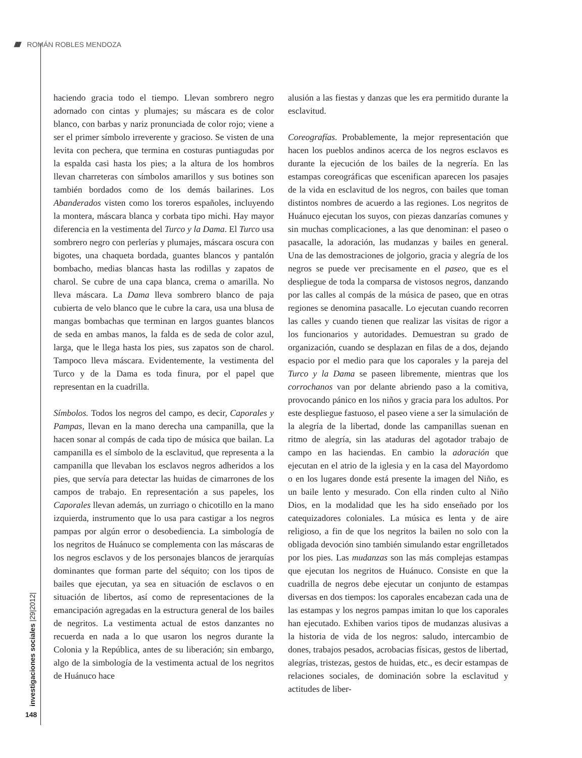////// ROMÁN ROBLES MENDOZA
haciendo gracia todo el tiempo. Llevan sombrero negro adornado con cintas y plumajes; su máscara es de color blanco, con barbas y nariz pronunciada de color rojo; viene a ser el primer símbolo irreverente y gracioso. Se visten de una levita con pechera, que termina en costuras puntiagudas por la espalda casi hasta los pies; a la altura de los hombros llevan charreteras con símbolos amarillos y sus botines son también bordados como de los demás bailarines. Los Abanderados visten como los toreros españoles, incluyendo la montera, máscara blanca y corbata tipo michi. Hay mayor diferencia en la vestimenta del Turco y la Dama. El Turco usa sombrero negro con perlerías y plumajes, máscara oscura con bigotes, una chaqueta bordada, guantes blancos y pantalón bombacho, medias blancas hasta las rodillas y zapatos de charol. Se cubre de una capa blanca, crema o amarilla. No lleva máscara. La Dama lleva sombrero blanco de paja cubierta de velo blanco que le cubre la cara, usa una blusa de mangas bombachas que terminan en largos guantes blancos de seda en ambas manos, la falda es de seda de color azul, larga, que le llega hasta los pies, sus zapatos son de charol. Tampoco lleva máscara. Evidentemente, la vestimenta del Turco y de la Dama es toda finura, por el papel que representan en la cuadrilla.
Símbolos. Todos los negros del campo, es decir, Caporales y Pampas, llevan en la mano derecha una campanilla, que la hacen sonar al compás de cada tipo de música que bailan. La campanilla es el símbolo de la esclavitud, que representa a la campanilla que llevaban los esclavos negros adheridos a los pies, que servía para detectar las huidas de cimarrones de los campos de trabajo. En representación a sus papeles, los Caporales llevan además, un zurriago o chicotillo en la mano izquierda, instrumento que lo usa para castigar a los negros pampas por algún error o desobediencia. La simbología de los negritos de Huánuco se complementa con las máscaras de los negros esclavos y de los personajes blancos de jerarquías dominantes que forman parte del séquito; con los tipos de bailes que ejecutan, ya sea en situación de esclavos o en situación de libertos, así como de representaciones de la emancipación agregadas en la estructura general de los bailes de negritos. La vestimenta actual de estos danzantes no recuerda en nada a lo que usaron los negros durante la Colonia y la República, antes de su liberación; sin embargo, algo de la simbología de la vestimenta actual de los negritos de Huánuco hace
alusión a las fiestas y danzas que les era permitido durante la esclavitud.
Coreografías. Probablemente, la mejor representación que hacen los pueblos andinos acerca de los negros esclavos es durante la ejecución de los bailes de la negrería. En las estampas coreográficas que escenifican aparecen los pasajes de la vida en esclavitud de los negros, con bailes que toman distintos nombres de acuerdo a las regiones. Los negritos de Huánuco ejecutan los suyos, con piezas danzarías comunes y sin muchas complicaciones, a las que denominan: el paseo o pasacalle, la adoración, las mudanzas y bailes en general. Una de las demostraciones de jolgorio, gracia y alegría de los negros se puede ver precisamente en el paseo, que es el despliegue de toda la comparsa de vistosos negros, danzando por las calles al compás de la música de paseo, que en otras regiones se denomina pasacalle. Lo ejecutan cuando recorren las calles y cuando tienen que realizar las visitas de rigor a los funcionarios y autoridades. Demuestran su grado de organización, cuando se desplazan en filas de a dos, dejando espacio por el medio para que los caporales y la pareja del Turco y la Dama se paseen libremente, mientras que los corrochanos van por delante abriendo paso a la comitiva, provocando pánico en los niños y gracia para los adultos. Por este despliegue fastuoso, el paseo viene a ser la simulación de la alegría de la libertad, donde las campanillas suenan en ritmo de alegría, sin las ataduras del agotador trabajo de campo en las haciendas. En cambio la adoración que ejecutan en el atrio de la iglesia y en la casa del Mayordomo o en los lugares donde está presente la imagen del Niño, es un baile lento y mesurado. Con ella rinden culto al Niño Dios, en la modalidad que les ha sido enseñado por los catequizadores coloniales. La música es lenta y de aire religioso, a fin de que los negritos la bailen no solo con la obligada devoción sino también simulando estar engrilletados por los pies. Las mudanzas son las más complejas estampas que ejecutan los negritos de Huánuco. Consiste en que la cuadrilla de negros debe ejecutar un conjunto de estampas diversas en dos tiempos: los caporales encabezan cada una de las estampas y los negros pampas imitan lo que los caporales han ejecutado. Exhiben varios tipos de mudanzas alusivas a la historia de vida de los negros: saludo, intercambio de dones, trabajos pesados, acrobacias físicas, gestos de libertad, alegrías, tristezas, gestos de huidas, etc., es decir estampas de relaciones sociales, de dominación sobre la esclavitud y actitudes de liber-
investigaciones sociales |29|2012|
148